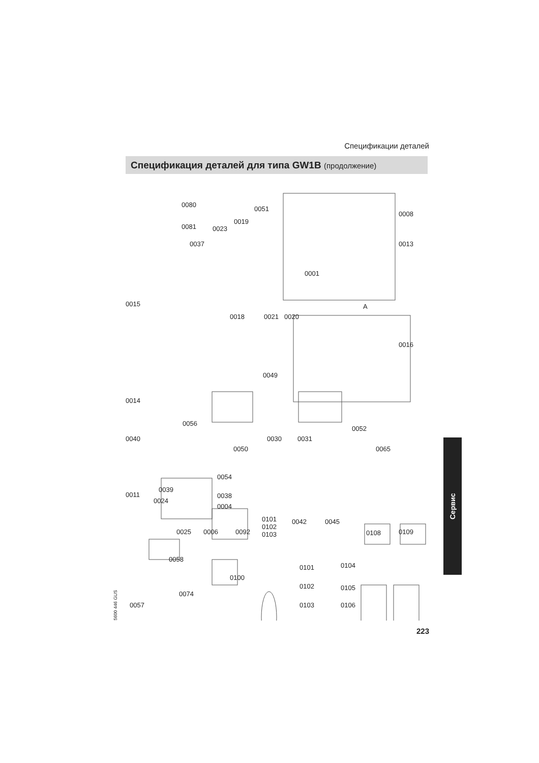Спецификации деталей
Спецификация деталей для типа GW1B (продолжение)
0080
0081 0023
0019
0051
0008
0013 0037
0001
0015
0018 0021 0020
A
0016
0049
0014
0056
0052
0040 0030 0031
0050 0065
0054
0039
0011 0038
0024
0004
0101
0102
0103
0042 0045
0025 0006 0092 0108 0109
0058
0101 0104
0100
0102 0105
0074
0057 0103 0106
Сервис
5600 446 GUS
223